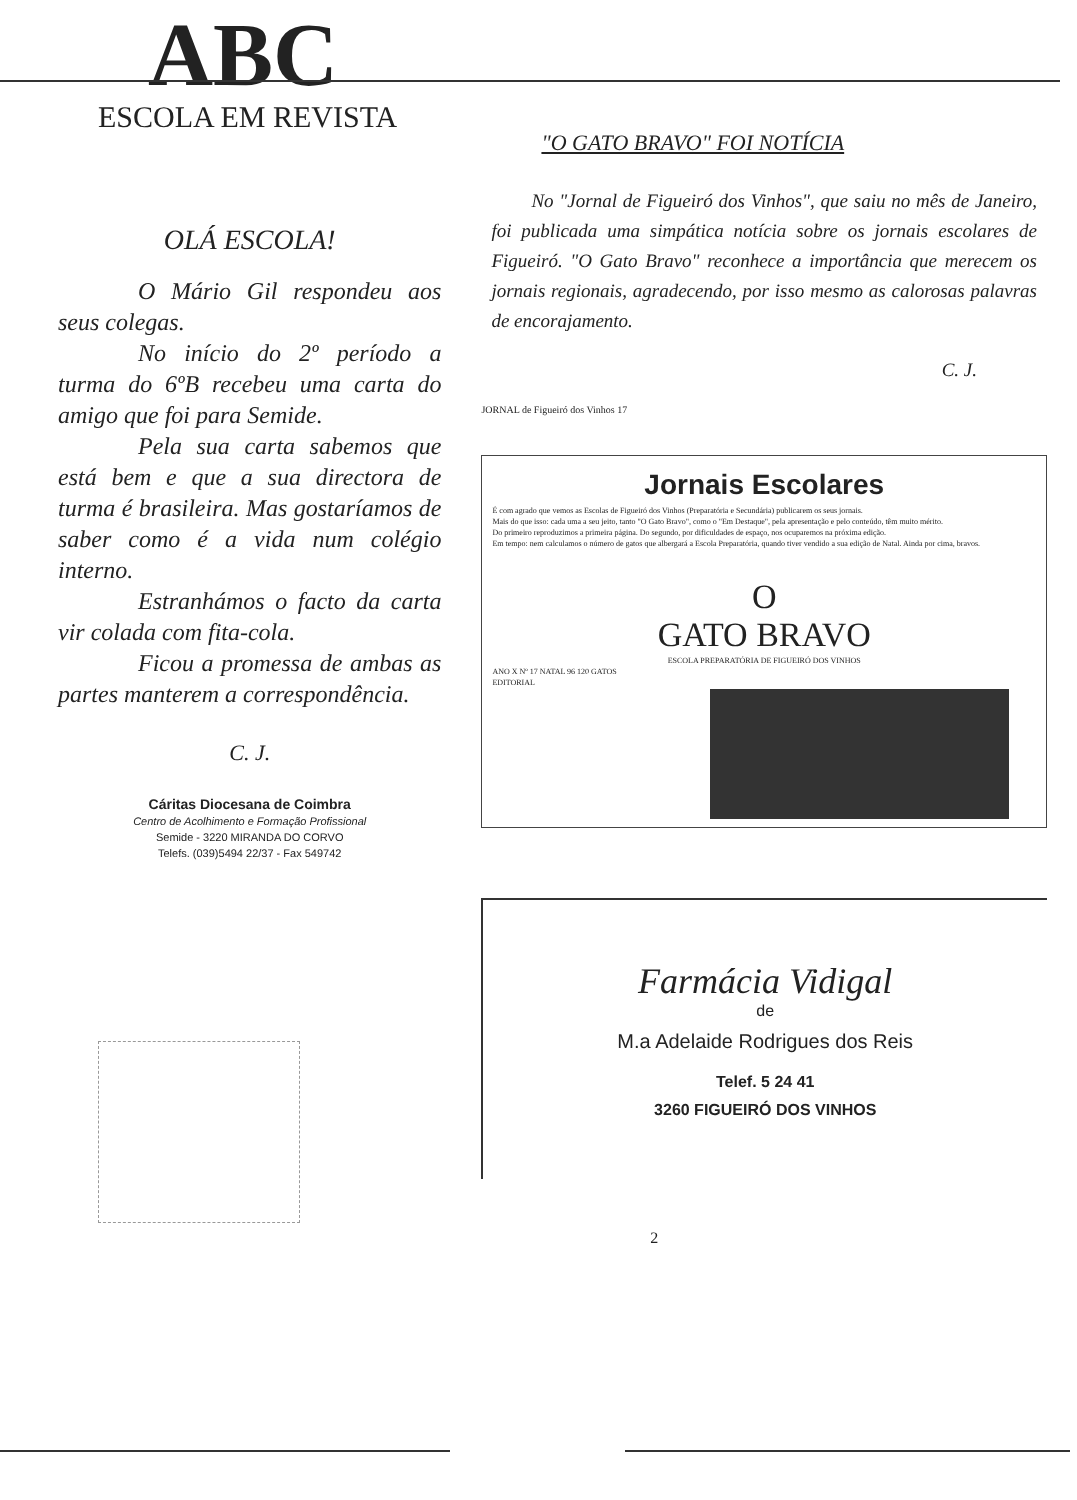ABC
ESCOLA EM REVISTA
OLÁ ESCOLA!
O Mário Gil respondeu aos seus colegas.
No início do 2º período a turma do 6ºB recebeu uma carta do amigo que foi para Semide.
Pela sua carta sabemos que está bem e que a sua directora de turma é brasileira. Mas gostaríamos de saber como é a vida num colégio interno.
Estranhámos o facto da carta vir colada com fita-cola.
Ficou a promessa de ambas as partes manterem a correspondência.
C. J.
Cáritas Diocesana de Coimbra
Centro de Acolhimento e Formação Profissional
Semide - 3220 MIRANDA DO CORVO
Telefs. (039)5494 22/37 - Fax 549742
"O GATO BRAVO" FOI NOTÍCIA
No "Jornal de Figueiró dos Vinhos", que saiu no mês de Janeiro, foi publicada uma simpática notícia sobre os jornais escolares de Figueiró. "O Gato Bravo" reconhece a importância que merecem os jornais regionais, agradecendo, por isso mesmo as calorosas palavras de encorajamento.
C. J.
JORNAL de Figueiró dos Vinhos 17
Jornais Escolares
É com agrado que vemos as Escolas de Figueiró dos Vinhos (Preparatória e Secundária) publicarem os seus jornais.
Mais do que isso: cada uma a seu jeito, tanto "O Gato Bravo", como o "Em Destaque", pela apresentação e pelo conteúdo, têm muito mérito.
Do primeiro reproduzimos a primeira página. Do segundo, por dificuldades de espaço, nos ocuparemos na próxima edição.
Em tempo: nem calculamos o número de gatos que albergará a Escola Preparatória, quando tiver vendido a sua edição de Natal. Ainda por cima, bravos.
O
GATO BRAVO
ESCOLA PREPARATÓRIA DE FIGUEIRÓ DOS VINHOS
ANO X Nº 17 NATAL 96 120 GATOS
EDITORIAL
Farmácia Vidigal
de
M.a Adelaide Rodrigues dos Reis
Telef. 5 24 41
3260 FIGUEIRÓ DOS VINHOS
2